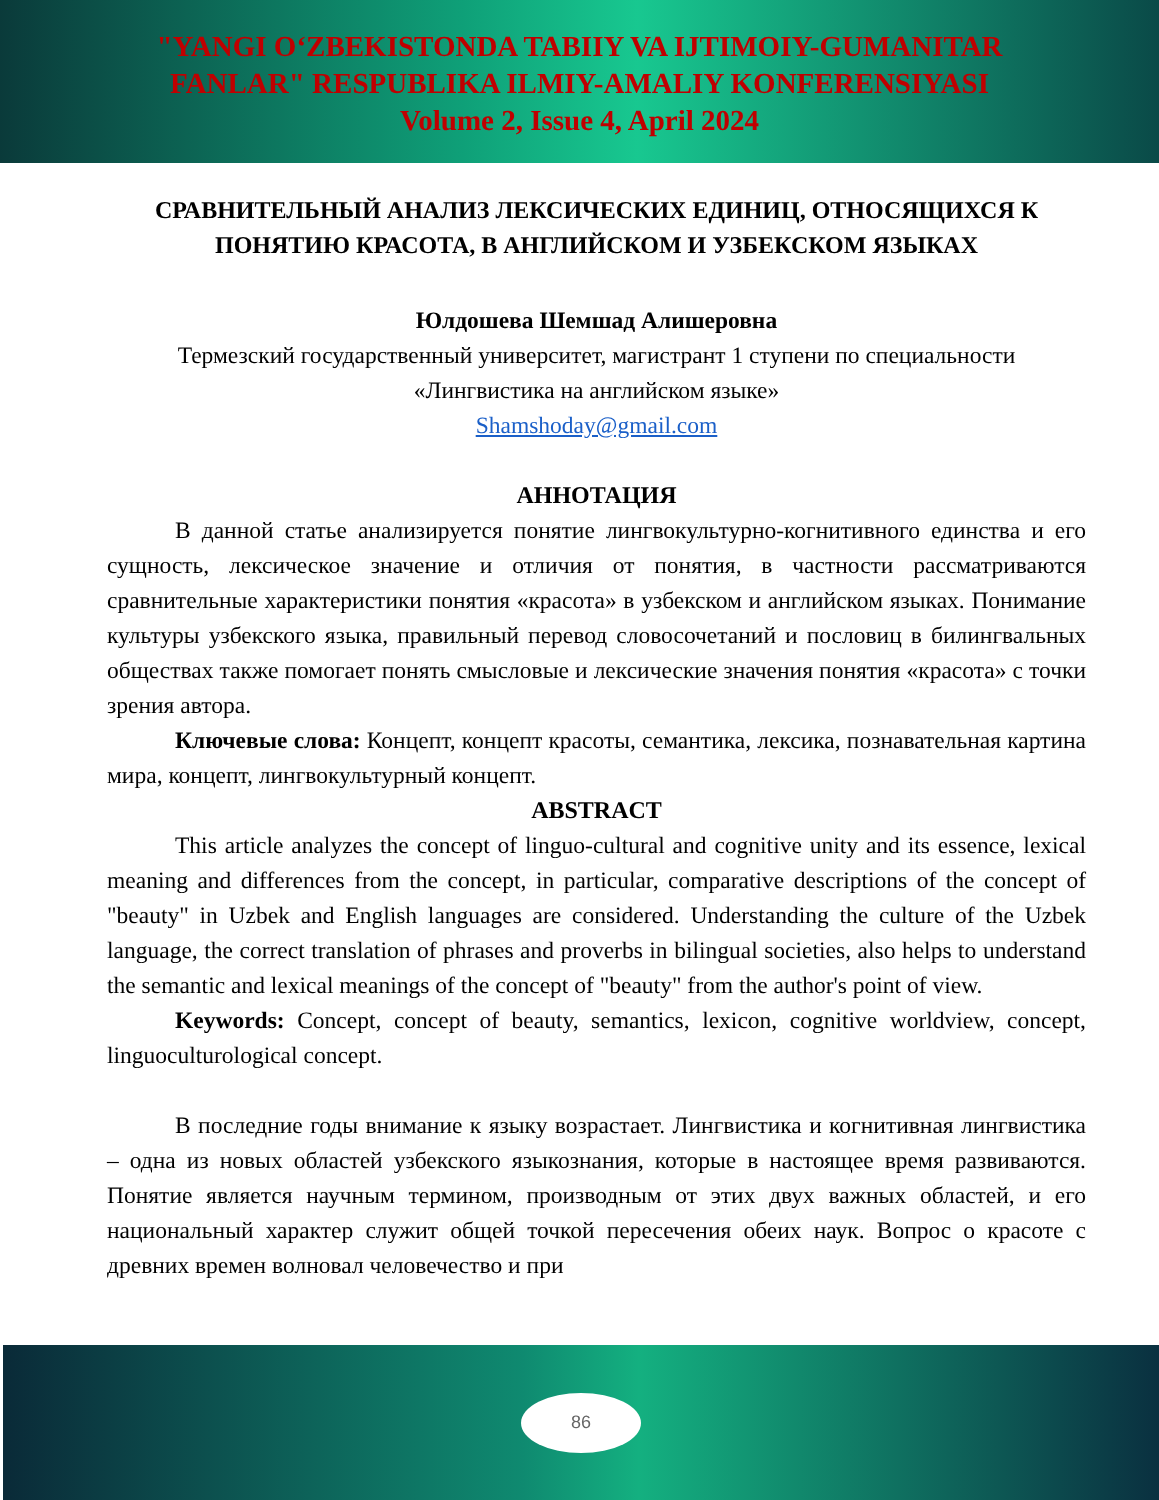"YANGI O‘ZBEKISTONDA TABIIY VA IJTIMOIY-GUMANITAR
FANLAR" RESPUBLIKA ILMIY-AMALIY KONFERENSIYASI
Volume 2, Issue 4, April 2024
СРАВНИТЕЛЬНЫЙ АНАЛИЗ ЛЕКСИЧЕСКИХ ЕДИНИЦ, ОТНОСЯЩИХСЯ К ПОНЯТИЮ КРАСОТА, В АНГЛИЙСКОМ И УЗБЕКСКОМ ЯЗЫКАХ
Юлдошева Шемшад Алишеровна
Термезский государственный университет, магистрант 1 ступени по специальности «Лингвистика на английском языке»
Shamshoday@gmail.com
АННОТАЦИЯ
В данной статье анализируется понятие лингвокультурно-когнитивного единства и его сущность, лексическое значение и отличия от понятия, в частности рассматриваются сравнительные характеристики понятия «красота» в узбекском и английском языках. Понимание культуры узбекского языка, правильный перевод словосочетаний и пословиц в билингвальных обществах также помогает понять смысловые и лексические значения понятия «красота» с точки зрения автора.
Ключевые слова: Концепт, концепт красоты, семантика, лексика, познавательная картина мира, концепт, лингвокультурный концепт.
ABSTRACT
This article analyzes the concept of linguo-cultural and cognitive unity and its essence, lexical meaning and differences from the concept, in particular, comparative descriptions of the concept of "beauty" in Uzbek and English languages are considered. Understanding the culture of the Uzbek language, the correct translation of phrases and proverbs in bilingual societies, also helps to understand the semantic and lexical meanings of the concept of "beauty" from the author's point of view.
Keywords: Concept, concept of beauty, semantics, lexicon, cognitive worldview, concept, linguoculturological concept.
В последние годы внимание к языку возрастает. Лингвистика и когнитивная лингвистика – одна из новых областей узбекского языкознания, которые в настоящее время развиваются. Понятие является научным термином, производным от этих двух важных областей, и его национальный характер служит общей точкой пересечения обеих наук. Вопрос о красоте с древних времен волновал человечество и при
86